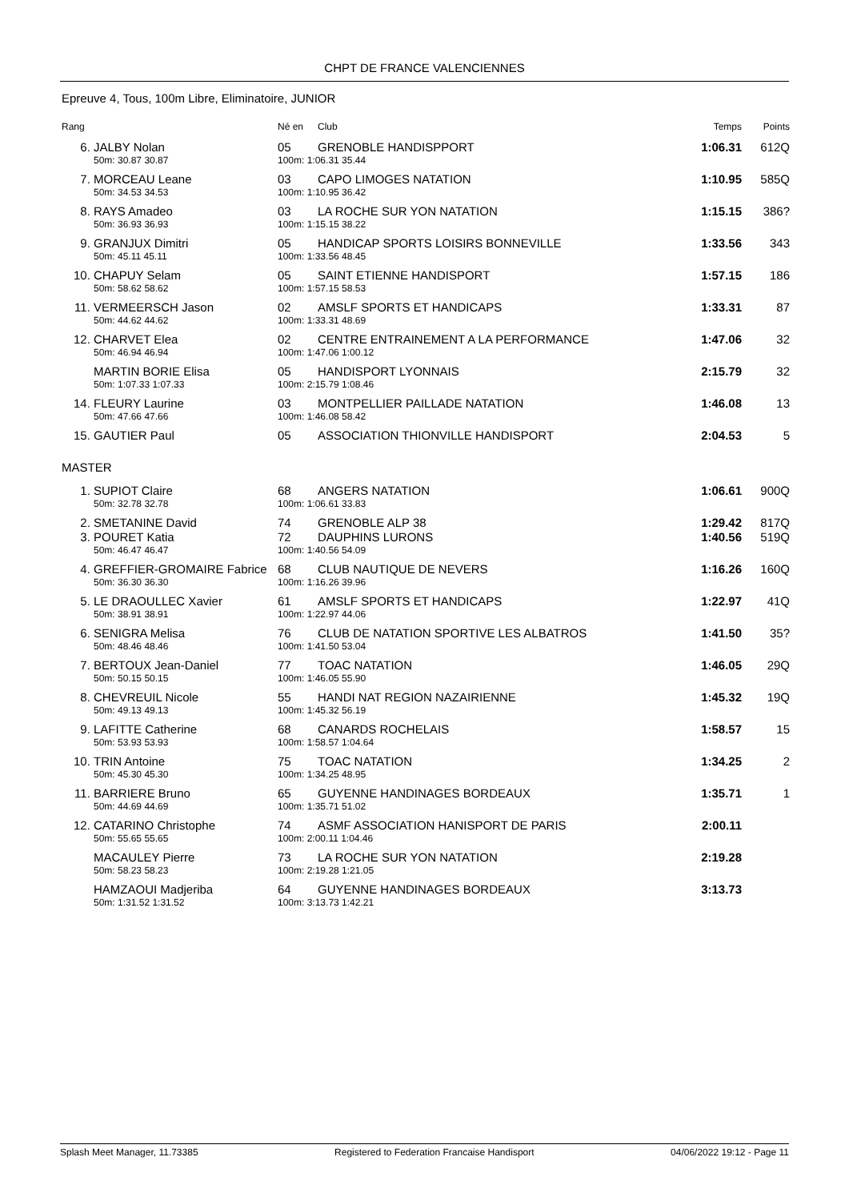CHPT DE FRANCE VALENCIENNES
Epreuve 4, Tous, 100m Libre, Eliminatoire, JUNIOR
| Rang | | Né en | Club | Temps | Points |
| --- | --- | --- | --- | --- | --- |
| 6. | JALBY Nolan | 05 | GRENOBLE HANDISPPORT | 1:06.31 | 612Q |
| | 50m: 30.87 30.87 | 100m: 1:06.31 35.44 | | | |
| 7. | MORCEAU Leane | 03 | CAPO LIMOGES NATATION | 1:10.95 | 585Q |
| | 50m: 34.53 34.53 | 100m: 1:10.95 36.42 | | | |
| 8. | RAYS Amadeo | 03 | LA ROCHE SUR YON NATATION | 1:15.15 | 386? |
| | 50m: 36.93 36.93 | 100m: 1:15.15 38.22 | | | |
| 9. | GRANJUX Dimitri | 05 | HANDICAP SPORTS LOISIRS BONNEVILLE | 1:33.56 | 343 |
| | 50m: 45.11 45.11 | 100m: 1:33.56 48.45 | | | |
| 10. | CHAPUY Selam | 05 | SAINT ETIENNE HANDISPORT | 1:57.15 | 186 |
| | 50m: 58.62 58.62 | 100m: 1:57.15 58.53 | | | |
| 11. | VERMEERSCH Jason | 02 | AMSLF SPORTS ET HANDICAPS | 1:33.31 | 87 |
| | 50m: 44.62 44.62 | 100m: 1:33.31 48.69 | | | |
| 12. | CHARVET Elea | 02 | CENTRE ENTRAINEMENT A LA PERFORMANCE | 1:47.06 | 32 |
| | 50m: 46.94 46.94 | 100m: 1:47.06 1:00.12 | | | |
| | MARTIN BORIE Elisa | 05 | HANDISPORT LYONNAIS | 2:15.79 | 32 |
| | 50m: 1:07.33 1:07.33 | 100m: 2:15.79 1:08.46 | | | |
| 14. | FLEURY Laurine | 03 | MONTPELLIER PAILLADE NATATION | 1:46.08 | 13 |
| | 50m: 47.66 47.66 | 100m: 1:46.08 58.42 | | | |
| 15. | GAUTIER Paul | 05 | ASSOCIATION THIONVILLE HANDISPORT | 2:04.53 | 5 |
| MASTER | | | | | |
| 1. | SUPIOT Claire | 68 | ANGERS NATATION | 1:06.61 | 900Q |
| | 50m: 32.78 32.78 | 100m: 1:06.61 33.83 | | | |
| 2. | SMETANINE David | 74 | GRENOBLE ALP 38 | 1:29.42 | 817Q |
| 3. | POURET Katia | 72 | DAUPHINS LURONS | 1:40.56 | 519Q |
| | 50m: 46.47 46.47 | 100m: 1:40.56 54.09 | | | |
| 4. | GREFFIER-GROMAIRE Fabrice | 68 | CLUB NAUTIQUE DE NEVERS | 1:16.26 | 160Q |
| | 50m: 36.30 36.30 | 100m: 1:16.26 39.96 | | | |
| 5. | LE DRAOULLEC Xavier | 61 | AMSLF SPORTS ET HANDICAPS | 1:22.97 | 41Q |
| | 50m: 38.91 38.91 | 100m: 1:22.97 44.06 | | | |
| 6. | SENIGRA Melisa | 76 | CLUB DE NATATION SPORTIVE LES ALBATROS | 1:41.50 | 35? |
| | 50m: 48.46 48.46 | 100m: 1:41.50 53.04 | | | |
| 7. | BERTOUX Jean-Daniel | 77 | TOAC NATATION | 1:46.05 | 29Q |
| | 50m: 50.15 50.15 | 100m: 1:46.05 55.90 | | | |
| 8. | CHEVREUIL Nicole | 55 | HANDI NAT REGION NAZAIRIENNE | 1:45.32 | 19Q |
| | 50m: 49.13 49.13 | 100m: 1:45.32 56.19 | | | |
| 9. | LAFITTE Catherine | 68 | CANARDS ROCHELAIS | 1:58.57 | 15 |
| | 50m: 53.93 53.93 | 100m: 1:58.57 1:04.64 | | | |
| 10. | TRIN Antoine | 75 | TOAC NATATION | 1:34.25 | 2 |
| | 50m: 45.30 45.30 | 100m: 1:34.25 48.95 | | | |
| 11. | BARRIERE Bruno | 65 | GUYENNE HANDINAGES BORDEAUX | 1:35.71 | 1 |
| | 50m: 44.69 44.69 | 100m: 1:35.71 51.02 | | | |
| 12. | CATARINO Christophe | 74 | ASMF ASSOCIATION HANISPORT DE PARIS | 2:00.11 | |
| | 50m: 55.65 55.65 | 100m: 2:00.11 1:04.46 | | | |
| | MACAULEY Pierre | 73 | LA ROCHE SUR YON NATATION | 2:19.28 | |
| | 50m: 58.23 58.23 | 100m: 2:19.28 1:21.05 | | | |
| | HAMZAOUI Madjeriba | 64 | GUYENNE HANDINAGES BORDEAUX | 3:13.73 | |
| | 50m: 1:31.52 1:31.52 | 100m: 3:13.73 1:42.21 | | | |
Splash Meet Manager, 11.73385 Registered to Federation Francaise Handisport 04/06/2022 19:12 - Page 11